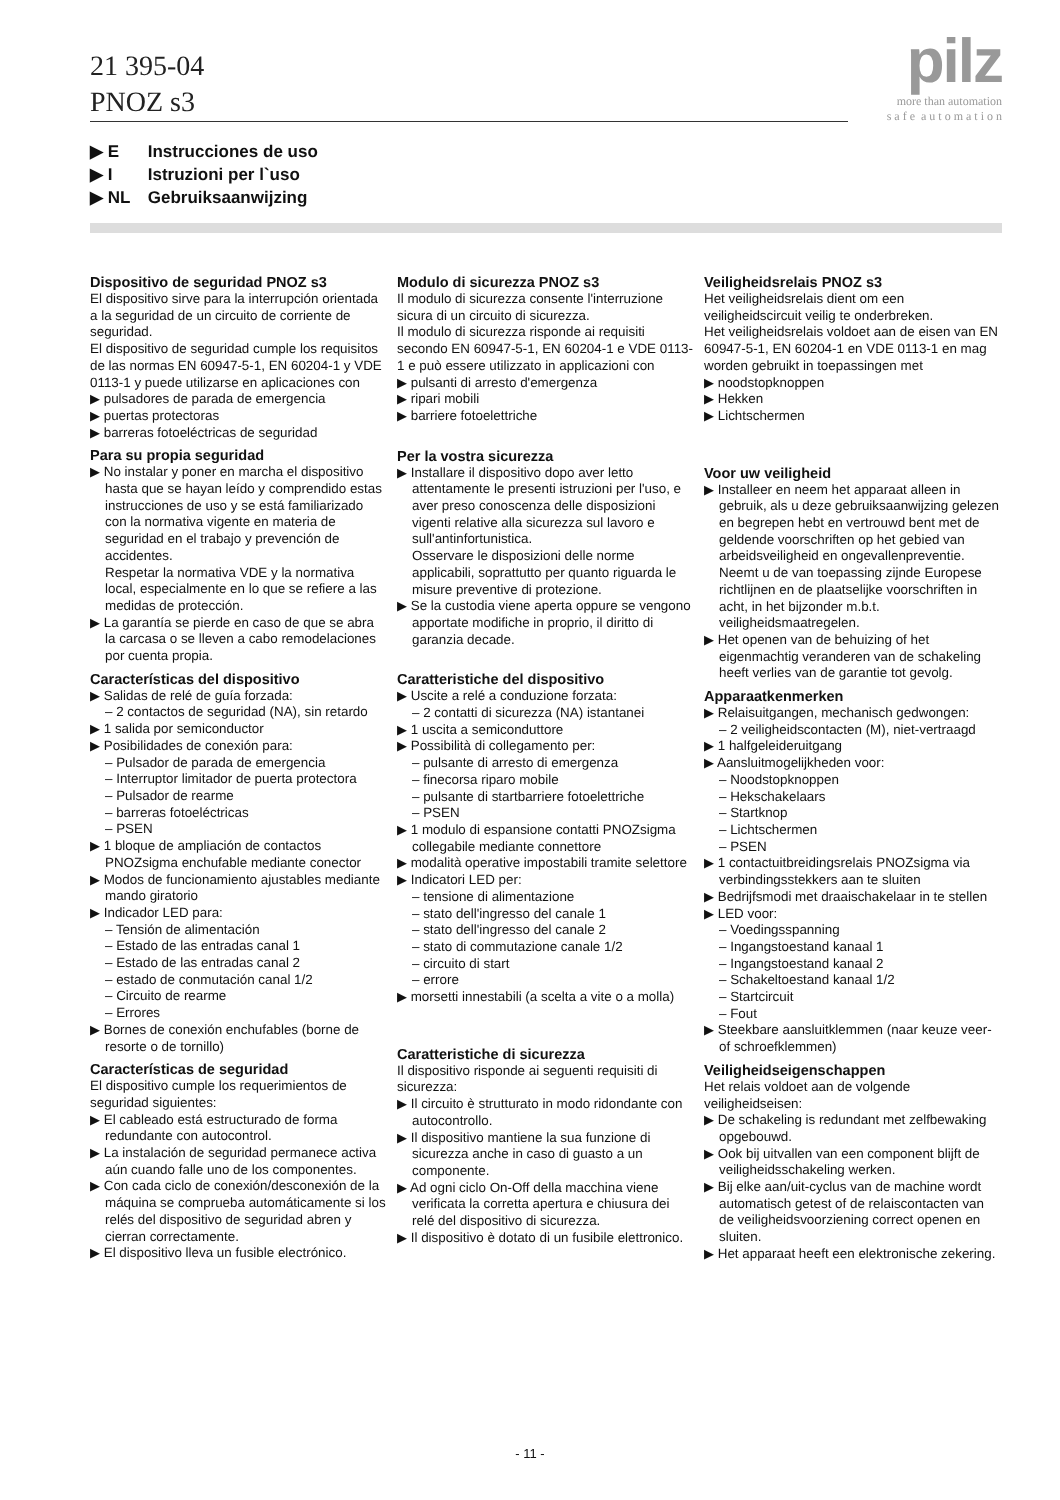21 395-04
PNOZ s3
pilz
more than automation
s a f e a u t o m a t i o n
▶ E Instrucciones de uso
▶ I Istruzioni per l`uso
▶ NL Gebruiksaanwijzing
Dispositivo de seguridad PNOZ s3
El dispositivo sirve para la interrupción orientada a la seguridad de un circuito de corriente de seguridad.
El dispositivo de seguridad cumple los requisitos de las normas EN 60947-5-1, EN 60204-1 y VDE 0113-1 y puede utilizarse en aplicaciones con
▶ pulsadores de parada de emergencia
▶ puertas protectoras
▶ barreras fotoeléctricas de seguridad
Para su propia seguridad
▶ No instalar y poner en marcha el dispositivo hasta que se hayan leído y comprendido estas instrucciones de uso y se está familiarizado con la normativa vigente en materia de seguridad en el trabajo y prevención de accidentes.
Respetar la normativa VDE y la normativa local, especialmente en lo que se refiere a las medidas de protección.
▶ La garantía se pierde en caso de que se abra la carcasa o se lleven a cabo remodelaciones por cuenta propia.
Características del dispositivo
▶ Salidas de relé de guía forzada:
– 2 contactos de seguridad (NA), sin retardo
▶ 1 salida por semiconductor
▶ Posibilidades de conexión para:
– Pulsador de parada de emergencia
– Interruptor limitador de puerta protectora
– Pulsador de rearme
– barreras fotoeléctricas
– PSEN
▶ 1 bloque de ampliación de contactos PNOZsigma enchufable mediante conector
▶ Modos de funcionamiento ajustables mediante mando giratorio
▶ Indicador LED para:
– Tensión de alimentación
– Estado de las entradas canal 1
– Estado de las entradas canal 2
– estado de conmutación canal 1/2
– Circuito de rearme
– Errores
▶ Bornes de conexión enchufables (borne de resorte o de tornillo)
Características de seguridad
El dispositivo cumple los requerimientos de seguridad siguientes:
▶ El cableado está estructurado de forma redundante con autocontrol.
▶ La instalación de seguridad permanece activa aún cuando falle uno de los componentes.
▶ Con cada ciclo de conexión/desconexión de la máquina se comprueba automáticamente si los relés del dispositivo de seguridad abren y cierran correctamente.
▶ El dispositivo lleva un fusible electrónico.
Modulo di sicurezza PNOZ s3
Il modulo di sicurezza consente l'interruzione sicura di un circuito di sicurezza.
Il modulo di sicurezza risponde ai requisiti secondo EN 60947-5-1, EN 60204-1 e VDE 0113-1 e può essere utilizzato in applicazioni con
▶ pulsanti di arresto d'emergenza
▶ ripari mobili
▶ barriere fotoelettriche
Per la vostra sicurezza
▶ Installare il dispositivo dopo aver letto attentamente le presenti istruzioni per l'uso, e aver preso conoscenza delle disposizioni vigenti relative alla sicurezza sul lavoro e sull'antinfortunistica.
Osservare le disposizioni delle norme applicabili, soprattutto per quanto riguarda le misure preventive di protezione.
▶ Se la custodia viene aperta oppure se vengono apportate modifiche in proprio, il diritto di garanzia decade.
Caratteristiche del dispositivo
▶ Uscite a relé a conduzione forzata:
– 2 contatti di sicurezza (NA) istantanei
▶ 1 uscita a semiconduttore
▶ Possibilità di collegamento per:
– pulsante di arresto di emergenza
– finecorsa riparo mobile
– pulsante di startbarriere fotoelettriche
– PSEN
▶ 1 modulo di espansione contatti PNOZsigma collegabile mediante connettore
▶ modalità operative impostabili tramite selettore
▶ Indicatori LED per:
– tensione di alimentazione
– stato dell'ingresso del canale 1
– stato dell'ingresso del canale 2
– stato di commutazione canale 1/2
– circuito di start
– errore
▶ morsetti innestabili (a scelta a vite o a molla)
Caratteristiche di sicurezza
Il dispositivo risponde ai seguenti requisiti di sicurezza:
▶ Il circuito è strutturato in modo ridondante con autocontrollo.
▶ Il dispositivo mantiene la sua funzione di sicurezza anche in caso di guasto a un componente.
▶ Ad ogni ciclo On-Off della macchina viene verificata la corretta apertura e chiusura dei relé del dispositivo di sicurezza.
▶ Il dispositivo è dotato di un fusibile elettronico.
Veiligheidsrelais PNOZ s3
Het veiligheidsrelais dient om een veiligheidscircuit veilig te onderbreken.
Het veiligheidsrelais voldoet aan de eisen van EN 60947-5-1, EN 60204-1 en VDE 0113-1 en mag worden gebruikt in toepassingen met
▶ noodstopknoppen
▶ Hekken
▶ Lichtschermen
Voor uw veiligheid
▶ Installeer en neem het apparaat alleen in gebruik, als u deze gebruiksaanwijzing gelezen en begrepen hebt en vertrouwd bent met de geldende voorschriften op het gebied van arbeidsveiligheid en ongevallenpreventie.
Neemt u de van toepassing zijnde Europese richtlijnen en de plaatselijke voorschriften in acht, in het bijzonder m.b.t. veiligheidsmaatregelen.
▶ Het openen van de behuizing of het eigenmachtig veranderen van de schakeling heeft verlies van de garantie tot gevolg.
Apparaatkenmerken
▶ Relaisuitgangen, mechanisch gedwongen:
– 2 veiligheidscontacten (M), niet-vertraagd
▶ 1 halfgeleideruitgang
▶ Aansluitmogelijkheden voor:
– Noodstopknoppen
– Hekschakelaars
– Startknop
– Lichtschermen
– PSEN
▶ 1 contactuitbreidingsrelais PNOZsigma via verbindingsstekkers aan te sluiten
▶ Bedrijfsmodi met draaischakelaar in te stellen
▶ LED voor:
– Voedingsspanning
– Ingangstoestand kanaal 1
– Ingangstoestand kanaal 2
– Schakeltoestand kanaal 1/2
– Startcircuit
– Fout
▶ Steekbare aansluitklemmen (naar keuze veer- of schroefklemmen)
Veiligheidseigenschappen
Het relais voldoet aan de volgende veiligheidseisen:
▶ De schakeling is redundant met zelfbewaking opgebouwd.
▶ Ook bij uitvallen van een component blijft de veiligheidsschakeling werken.
▶ Bij elke aan/uit-cyclus van de machine wordt automatisch getest of de relaiscontacten van de veiligheidsvoorziening correct openen en sluiten.
▶ Het apparaat heeft een elektronische zekering.
- 11 -